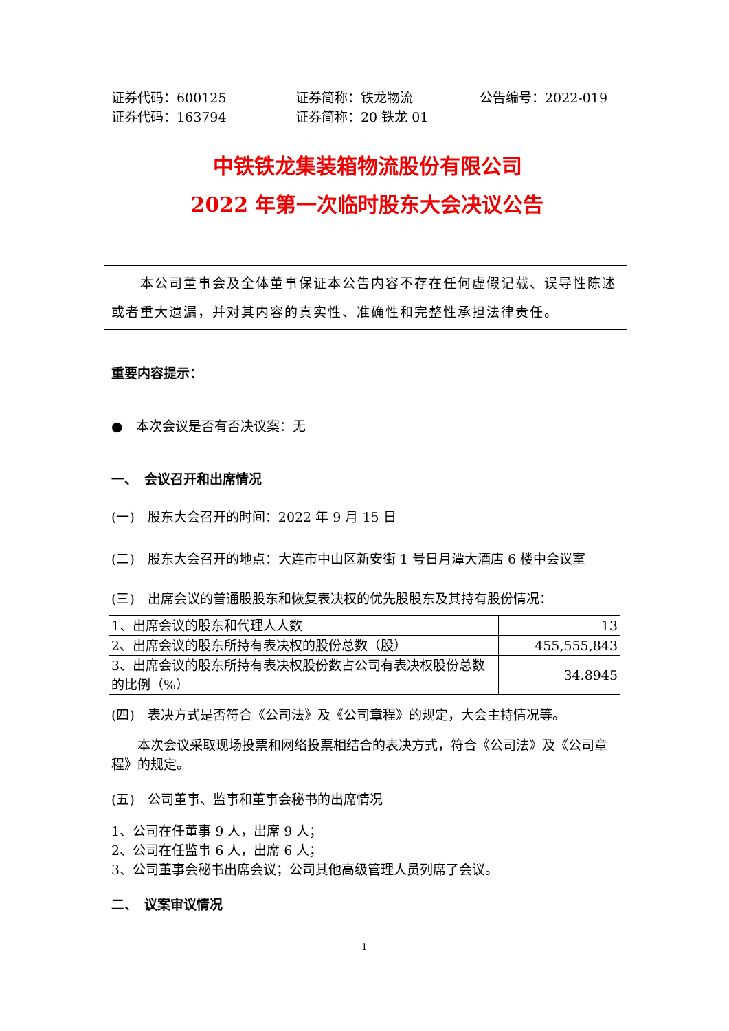证券代码：600125 证券简称：铁龙物流 公告编号：2022-019
证券代码：163794 证券简称：20 铁龙 01
中铁铁龙集装箱物流股份有限公司
2022 年第一次临时股东大会决议公告
　　本公司董事会及全体董事保证本公告内容不存在任何虚假记载、误导性陈述或者重大遗漏，并对其内容的真实性、准确性和完整性承担法律责任。
重要内容提示：
●　本次会议是否有否决议案：无
一、　会议召开和出席情况
(一)　股东大会召开的时间：2022 年 9 月 15 日
(二)　股东大会召开的地点：大连市中山区新安街 1 号日月潭大酒店 6 楼中会议室
(三)　出席会议的普通股股东和恢复表决权的优先股股东及其持有股份情况：
| 1、出席会议的股东和代理人人数 | 13 |
| 2、出席会议的股东所持有表决权的股份总数（股） | 455,555,843 |
| 3、出席会议的股东所持有表决权股份数占公司有表决权股份总数的比例（%） | 34.8945 |
(四)　表决方式是否符合《公司法》及《公司章程》的规定，大会主持情况等。
　　本次会议采取现场投票和网络投票相结合的表决方式，符合《公司法》及《公司章程》的规定。
(五)　公司董事、监事和董事会秘书的出席情况
1、公司在任董事 9 人，出席 9 人；
2、公司在任监事 6 人，出席 6 人；
3、公司董事会秘书出席会议；公司其他高级管理人员列席了会议。
二、　议案审议情况
1